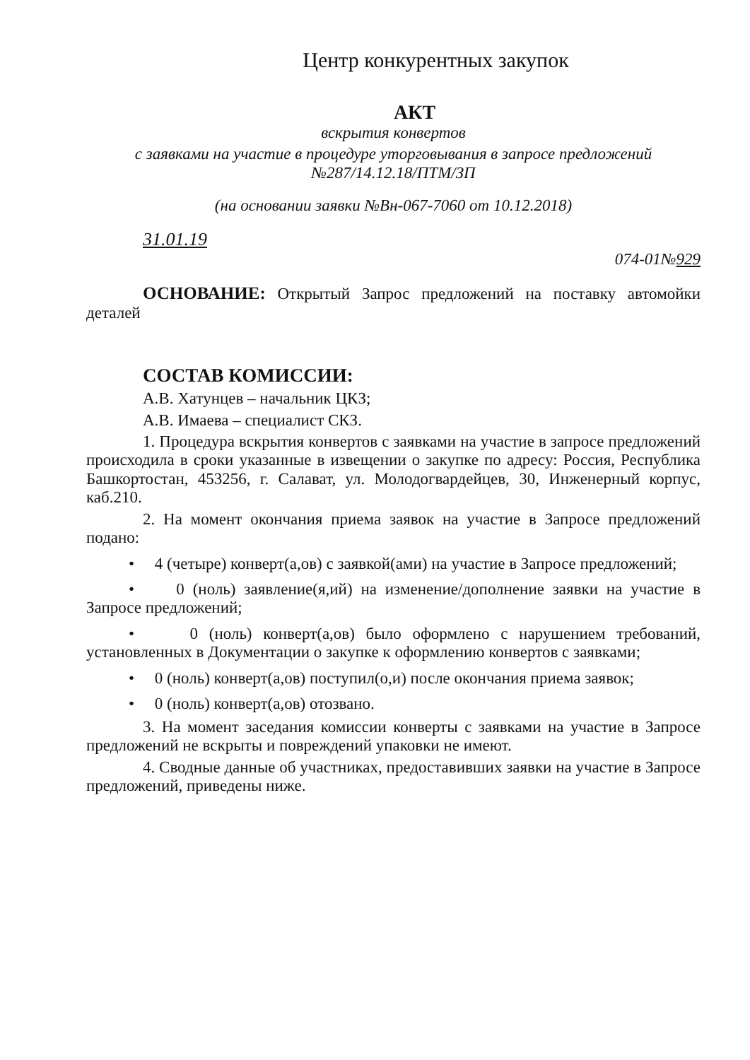Центр конкурентных закупок
АКТ
вскрытия конвертов
с заявками на участие в процедуре уторговывания в запросе предложений №287/14.12.18/ПТМ/ЗП
(на основании заявки №Вн-067-7060 от 10.12.2018)
31.01.19 074-01№929
ОСНОВАНИЕ: Открытый Запрос предложений на поставку автомойки деталей
СОСТАВ КОМИССИИ:
А.В. Хатунцев – начальник ЦКЗ;
А.В. Имаева – специалист СКЗ.
1. Процедура вскрытия конвертов с заявками на участие в запросе предложений происходила в сроки указанные в извещении о закупке по адресу: Россия, Республика Башкортостан, 453256, г. Салават, ул. Молодогвардейцев, 30, Инженерный корпус, каб.210.
2. На момент окончания приема заявок на участие в Запросе предложений подано:
• 4 (четыре) конверт(а,ов) с заявкой(ами) на участие в Запросе предложений;
• 0 (ноль) заявление(я,ий) на изменение/дополнение заявки на участие в Запросе предложений;
• 0 (ноль) конверт(а,ов) было оформлено с нарушением требований, установленных в Документации о закупке к оформлению конвертов с заявками;
• 0 (ноль) конверт(а,ов) поступил(о,и) после окончания приема заявок;
• 0 (ноль) конверт(а,ов) отозвано.
3. На момент заседания комиссии конверты с заявками на участие в Запросе предложений не вскрыты и повреждений упаковки не имеют.
4. Сводные данные об участниках, предоставивших заявки на участие в Запросе предложений, приведены ниже.